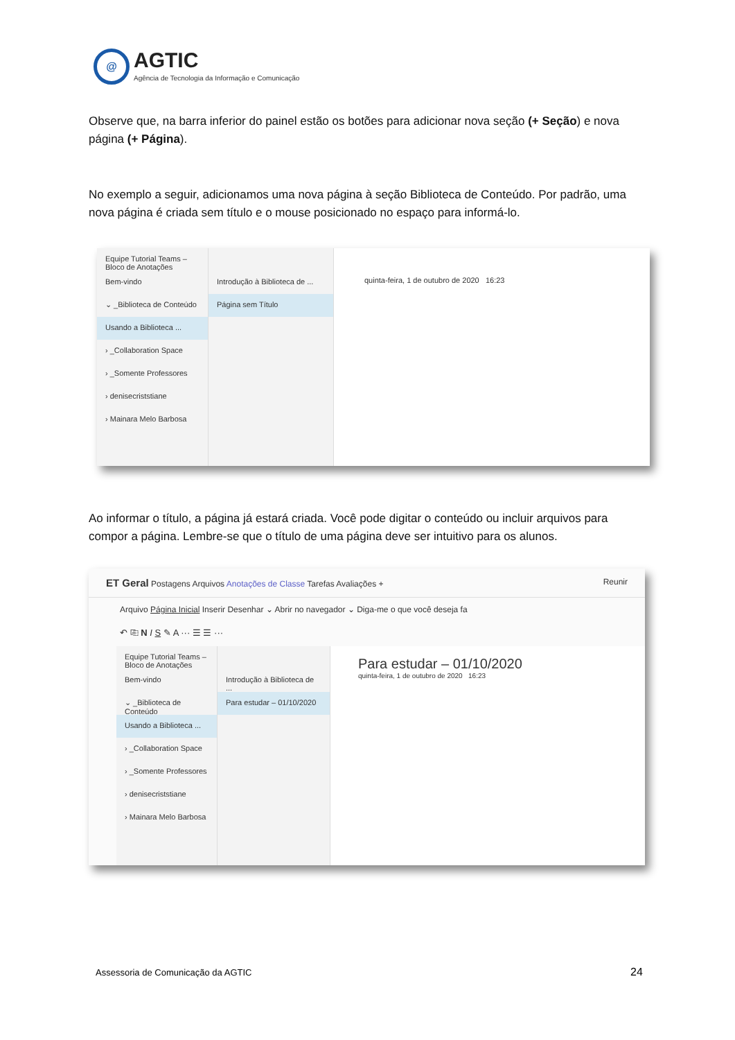@
AGTIC
Agência de Tecnologia da Informação e Comunicação
Observe que, na barra inferior do painel estão os botões para adicionar nova seção (+ Seção) e nova página (+ Página).
No exemplo a seguir, adicionamos uma nova página à seção Biblioteca de Conteúdo. Por padrão, uma nova página é criada sem título e o mouse posicionado no espaço para informá-lo.
Equipe Tutorial Teams – Bloco de Anotações
Bem-vindo
⌄ _Biblioteca de Conteúdo
Usando a Biblioteca ...
› _Collaboration Space
› _Somente Professores
› denisecriststiane
› Mainara Melo Barbosa
Introdução à Biblioteca de ...
Página sem Título
quinta-feira, 1 de outubro de 2020 16:23
Ao informar o título, a página já estará criada. Você pode digitar o conteúdo ou incluir arquivos para compor a página. Lembre-se que o título de uma página deve ser intuitivo para os alunos.
ET Geral Postagens Arquivos Anotações de Classe Tarefas Avaliações + Reunir
Arquivo Página Inicial Inserir Desenhar ⌄ Abrir no navegador ⌄ Diga-me o que você deseja fa
↶ ⎘ N I S ✎ A ··· ☰ ☰ ···
Equipe Tutorial Teams – Bloco de Anotações
Bem-vindo
⌄ _Biblioteca de Conteúdo
Usando a Biblioteca ...
› _Collaboration Space
› _Somente Professores
› denisecriststiane
› Mainara Melo Barbosa
Introdução à Biblioteca de ...
Para estudar – 01/10/2020
Para estudar – 01/10/2020
quinta-feira, 1 de outubro de 2020 16:23
Assessoria de Comunicação da AGTIC
24